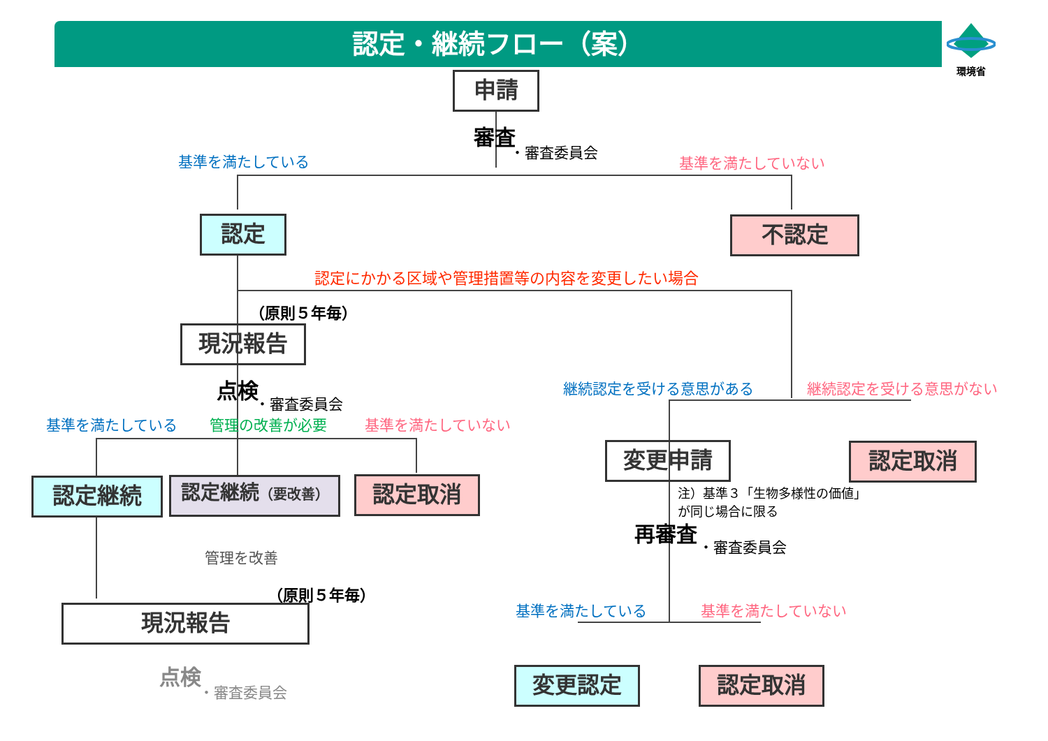認定・継続フロー（案） 環境省
申請
審査
・審査委員会
基準を満たしている 基準を満たしていない
認定 不認定
認定にかかる区域や管理措置等の内容を変更したい場合
（原則５年毎）
現況報告
点検
・審査委員会
基準を満たしている 管理の改善が必要 基準を満たしていない
継続認定を受ける意思がある 継続認定を受ける意思がない
認定継続
認定継続（要改善）
認定取消
変更申請 認定取消
注）基準３「生物多様性の価値」
が同じ場合に限る
再審査
・審査委員会
管理を改善
（原則５年毎）
基準を満たしている 基準を満たしていない
現況報告
変更認定 認定取消
点検
・審査委員会